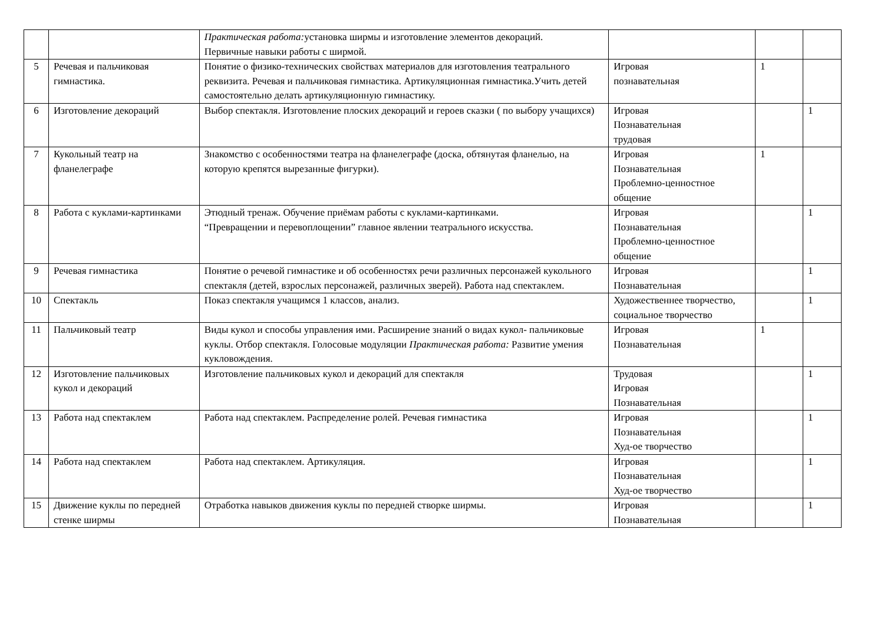| | | Практическая работа: установка ширмы и изготовление элементов декораций. Первичные навыки работы с ширмой. | | | |
| 5 | Речевая и пальчиковая гимнастика. | Понятие о физико-технических свойствах материалов для изготовления театрального реквизита. Речевая и пальчиковая гимнастика. Артикуляционная гимнастика.Учить детей самостоятельно делать артикуляционную гимнастику. | Игровая познавательная | 1 | |
| 6 | Изготовление декораций | Выбор спектакля. Изготовление плоских декораций и героев сказки ( по выбору учащихся) | Игровая Познавательная трудовая | | 1 |
| 7 | Кукольный театр на фланелеграфе | Знакомство с особенностями театра на фланелеграфе (доска, обтянутая фланелью, на которую крепятся вырезанные фигурки). | Игровая Познавательная Проблемно-ценностное общение | 1 | |
| 8 | Работа с куклами-картинками | Этюдный тренаж. Обучение приёмам работы с куклами-картинками. “Превращении и перевоплощении” главное явлении театрального искусства. | Игровая Познавательная Проблемно-ценностное общение | | 1 |
| 9 | Речевая гимнастика | Понятие о речевой гимнастике и об особенностях речи различных персонажей кукольного спектакля (детей, взрослых персонажей, различных зверей). Работа над спектаклем. | Игровая Познавательная | | 1 |
| 10 | Спектакль | Показ спектакля учащимся 1 классов, анализ. | Художественнее творчество, социальное творчество | | 1 |
| 11 | Пальчиковый театр | Виды кукол и способы управления ими. Расширение знаний о видах кукол- пальчиковые куклы. Отбор спектакля. Голосовые модуляции Практическая работа: Развитие умения кукловождения. | Игровая Познавательная | 1 | |
| 12 | Изготовление пальчиковых кукол и декораций | Изготовление пальчиковых кукол и декораций для спектакля | Трудовая Игровая Познавательная | | 1 |
| 13 | Работа над спектаклем | Работа над спектаклем. Распределение ролей. Речевая гимнастика | Игровая Познавательная Худ-ое творчество | | 1 |
| 14 | Работа над спектаклем | Работа над спектаклем. Артикуляция. | Игровая Познавательная Худ-ое творчество | | 1 |
| 15 | Движение куклы по передней стенке ширмы | Отработка навыков движения куклы по передней створке ширмы. | Игровая Познавательная | | 1 |